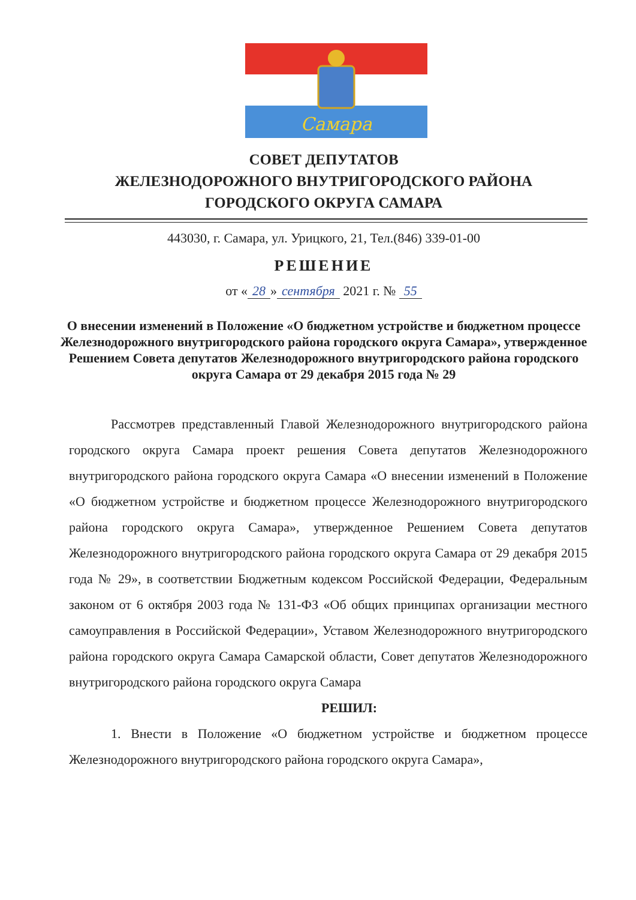Самара
СОВЕТ ДЕПУТАТОВ
ЖЕЛЕЗНОДОРОЖНОГО ВНУТРИГОРОДСКОГО РАЙОНА
ГОРОДСКОГО ОКРУГА САМАРА
443030, г. Самара, ул. Урицкого, 21, Тел.(846) 339-01-00
РЕШЕНИЕ
от « 28 » сентября 2021 г. № 55
О внесении изменений в Положение «О бюджетном устройстве и бюджетном процессе Железнодорожного внутригородского района городского округа Самара», утвержденное Решением Совета депутатов Железнодорожного внутригородского района городского округа Самара от 29 декабря 2015 года № 29
Рассмотрев представленный Главой Железнодорожного внутригородского района городского округа Самара проект решения Совета депутатов Железнодорожного внутригородского района городского округа Самара «О внесении изменений в Положение «О бюджетном устройстве и бюджетном процессе Железнодорожного внутригородского района городского округа Самара», утвержденное Решением Совета депутатов Железнодорожного внутригородского района городского округа Самара от 29 декабря 2015 года № 29», в соответствии Бюджетным кодексом Российской Федерации, Федеральным законом от 6 октября 2003 года № 131-ФЗ «Об общих принципах организации местного самоуправления в Российской Федерации», Уставом Железнодорожного внутригородского района городского округа Самара Самарской области, Совет депутатов Железнодорожного внутригородского района городского округа Самара
РЕШИЛ:
1. Внести в Положение «О бюджетном устройстве и бюджетном процессе Железнодорожного внутригородского района городского округа Самара»,